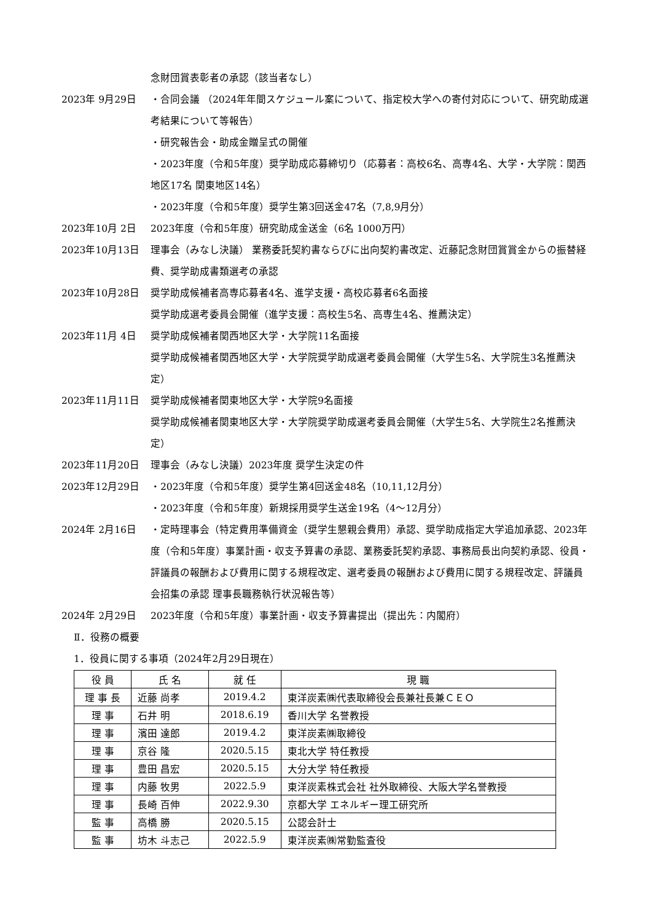念財団賞表彰者の承認（該当者なし）
2023年 9月29日 ・合同会議 （2024年年間スケジュール案について、指定校大学への寄付対応について、研究助成選考結果について等報告）
・研究報告会・助成金贈呈式の開催
・2023年度（令和5年度）奨学助成応募締切り（応募者：高校6名、高専4名、大学・大学院：関西地区17名 関東地区14名）
・2023年度（令和5年度）奨学生第3回送金47名（7,8,9月分）
2023年10月 2日 2023年度（令和5年度）研究助成金送金（6名 1000万円）
2023年10月13日 理事会（みなし決議） 業務委託契約書ならびに出向契約書改定、近藤記念財団賞賞金からの振替経費、奨学助成書類選考の承認
2023年10月28日 奨学助成候補者高専応募者4名、進学支援・高校応募者6名面接
奨学助成選考委員会開催（進学支援：高校生5名、高専生4名、推薦決定）
2023年11月 4日 奨学助成候補者関西地区大学・大学院11名面接
奨学助成候補者関西地区大学・大学院奨学助成選考委員会開催（大学生5名、大学院生3名推薦決定）
2023年11月11日 奨学助成候補者関東地区大学・大学院9名面接
奨学助成候補者関東地区大学・大学院奨学助成選考委員会開催（大学生5名、大学院生2名推薦決定）
2023年11月20日 理事会（みなし決議）2023年度 奨学生決定の件
2023年12月29日 ・2023年度（令和5年度）奨学生第4回送金48名（10,11,12月分）
・2023年度（令和5年度）新規採用奨学生送金19名（4～12月分）
2024年 2月16日 ・定時理事会（特定費用準備資金（奨学生懇親会費用）承認、奨学助成指定大学追加承認、2023年度（令和5年度）事業計画・収支予算書の承認、業務委託契約承認、事務局長出向契約承認、役員・評議員の報酬および費用に関する規程改定、選考委員の報酬および費用に関する規程改定、評議員会招集の承認 理事長職務執行状況報告等）
2024年 2月29日 2023年度（令和5年度）事業計画・収支予算書提出（提出先：内閣府）
Ⅱ．役務の概要
1．役員に関する事項（2024年2月29日現在）
| 役 員 | 氏 名 | 就 任 | 現 職 |
| 理 事 長 | 近藤 尚孝 | 2019.4.2 | 東洋炭素㈱代表取締役会長兼社長兼ＣＥＯ |
| 理 事 | 石井 明 | 2018.6.19 | 香川大学 名誉教授 |
| 理 事 | 濱田 達郎 | 2019.4.2 | 東洋炭素㈱取締役 |
| 理 事 | 京谷 隆 | 2020.5.15 | 東北大学 特任教授 |
| 理 事 | 豊田 昌宏 | 2020.5.15 | 大分大学 特任教授 |
| 理 事 | 内藤 牧男 | 2022.5.9 | 東洋炭素株式会社 社外取締役、大阪大学名誉教授 |
| 理 事 | 長崎 百伸 | 2022.9.30 | 京都大学 エネルギー理工研究所 |
| 監 事 | 高橋 勝 | 2020.5.15 | 公認会計士 |
| 監 事 | 坊木 斗志己 | 2022.5.9 | 東洋炭素㈱常勤監査役 |